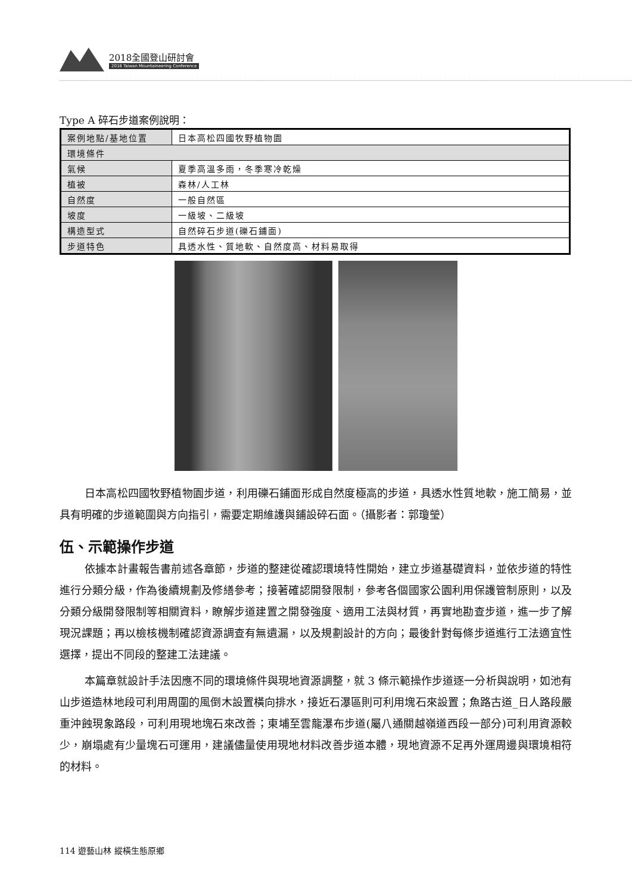2018全國登山研討會
2018 Taiwan Mountaineering Conference
Type A 碎石步道案例說明：
| 案例地點/基地位置 | 日本高松四國牧野植物園 |
| 環境條件 | |
| 氣候 | 夏季高溫多雨，冬季寒冷乾燥 |
| 植被 | 森林/人工林 |
| 自然度 | 一般自然區 |
| 坡度 | 一級坡、二級坡 |
| 構造型式 | 自然碎石步道(礫石鋪面) |
| 步道特色 | 具透水性、質地軟、自然度高、材料易取得 |
日本高松四國牧野植物園步道，利用礫石鋪面形成自然度極高的步道，具透水性質地軟，施工簡易，並具有明確的步道範圍與方向指引，需要定期維護與鋪設碎石面。（攝影者：郭瓊瑩）
伍、示範操作步道
依據本計畫報告書前述各章節，步道的整建從確認環境特性開始，建立步道基礎資料，並依步道的特性進行分類分級，作為後續規劃及修繕參考；接著確認開發限制，參考各個國家公園利用保護管制原則，以及分類分級開發限制等相關資料，瞭解步道建置之開發強度、適用工法與材質，再實地勘查步道，進一步了解現況課題；再以檢核機制確認資源調查有無遺漏，以及規劃設計的方向；最後針對每條步道進行工法適宜性選擇，提出不同段的整建工法建議。
本篇章就設計手法因應不同的環境條件與現地資源調整，就 3 條示範操作步道逐一分析與說明，如池有山步道造林地段可利用周圍的風倒木設置橫向排水，接近石瀑區則可利用塊石來設置；魚路古道_日人路段嚴重沖蝕現象路段，可利用現地塊石來改善；東埔至雲龍瀑布步道(屬八通關越嶺道西段一部分)可利用資源較少，崩塌處有少量塊石可運用，建議儘量使用現地材料改善步道本體，現地資源不足再外運周邊與環境相符的材料。
114 遊藝山林 縱橫生態原鄉